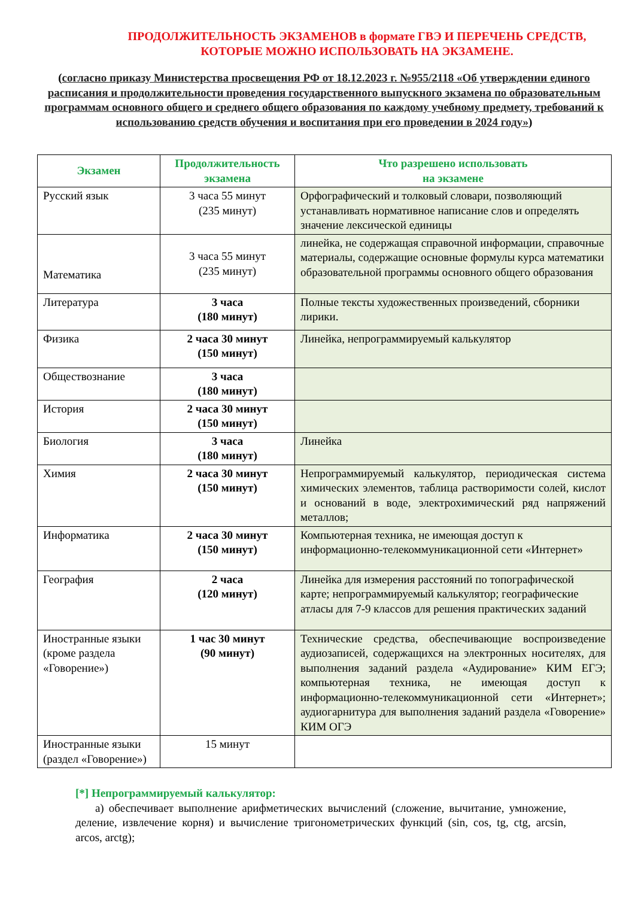ПРОДОЛЖИТЕЛЬНОСТЬ ЭКЗАМЕНОВ в формате ГВЭ И ПЕРЕЧЕНЬ СРЕДСТВ, КОТОРЫЕ МОЖНО ИСПОЛЬЗОВАТЬ НА ЭКЗАМЕНЕ.
(согласно приказу Министерства просвещения РФ от 18.12.2023 г. №955/2118 «Об утверждении единого расписания и продолжительности проведения государственного выпускного экзамена по образовательным программам основного общего и среднего общего образования по каждому учебному предмету, требований к использованию средств обучения и воспитания при его проведении в 2024 году»)
| Экзамен | Продолжительность экзамена | Что разрешено использовать на экзамене |
| --- | --- | --- |
| Русский язык | 3 часа 55 минут (235 минут) | Орфографический и толковый словари, позволяющий устанавливать нормативное написание слов и определять значение лексической единицы |
| Математика | 3 часа 55 минут (235 минут) | линейка, не содержащая справочной информации, справочные материалы, содержащие основные формулы курса математики образовательной программы основного общего образования |
| Литература | 3 часа (180 минут) | Полные тексты художественных произведений, сборники лирики. |
| Физика | 2 часа 30 минут (150 минут) | Линейка, непрограммируемый калькулятор |
| Обществознание | 3 часа (180 минут) | |
| История | 2 часа 30 минут (150 минут) | |
| Биология | 3 часа (180 минут) | Линейка |
| Химия | 2 часа 30 минут (150 минут) | Непрограммируемый калькулятор, периодическая система химических элементов, таблица растворимости солей, кислот и оснований в воде, электрохимический ряд напряжений металлов; |
| Информатика | 2 часа 30 минут (150 минут) | Компьютерная техника, не имеющая доступ к информационно-телекоммуникационной сети «Интернет» |
| География | 2 часа (120 минут) | Линейка для измерения расстояний по топографической карте; непрограммируемый калькулятор; географические атласы для 7-9 классов для решения практических заданий |
| Иностранные языки (кроме раздела «Говорение») | 1 час 30 минут (90 минут) | Технические средства, обеспечивающие воспроизведение аудиозаписей, содержащихся на электронных носителях, для выполнения заданий раздела «Аудирование» КИМ ЕГЭ; компьютерная техника, не имеющая доступ к информационно-телекоммуникационной сети «Интернет»; аудиогарнитура для выполнения заданий раздела «Говорение» КИМ ОГЭ |
| Иностранные языки (раздел «Говорение») | 15 минут | |
[*] Непрограммируемый калькулятор:
а) обеспечивает выполнение арифметических вычислений (сложение, вычитание, умножение, деление, извлечение корня) и вычисление тригонометрических функций (sin, cos, tg, ctg, arcsin, arcos, arctg);